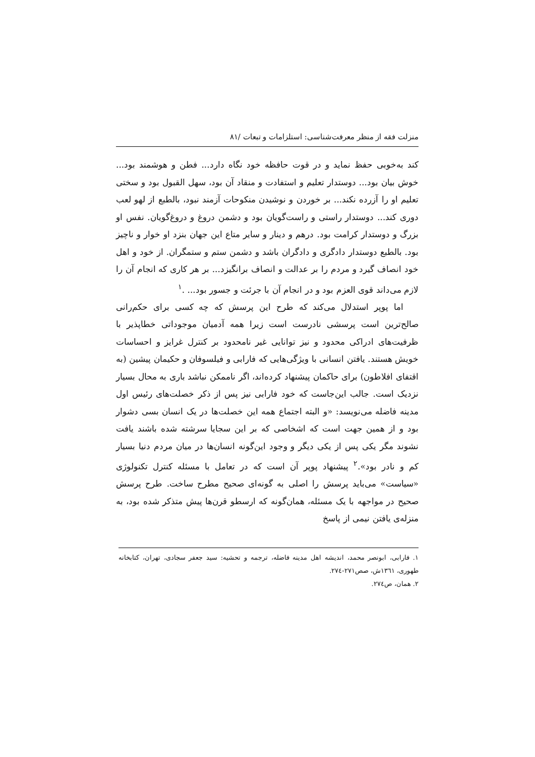منزلت فقه از منظر معرفت‌شناسی: استلزامات و تبعات /۸۱
کند به‌خوبی حفظ نماید و در قوت حافظه خود نگاه دارد... فطن و هوشمند بود... خوش بیان بود... دوستدار تعلیم و استفادت و منقاد آن بود، سهل القبول بود و سختی تعلیم او را آزرده نکند... بر خوردن و نوشیدن منکوحات آزمند نبود، بالطبع از لهو لعب دوری کند... دوستدار راستی و راست‌گویان بود و دشمن دروغ و دروغ‌گویان. نفس او بزرگ و دوستدار کرامت بود. درهم و دینار و سایر متاع این جهان بنزد او خوار و ناچیز بود. بالطبع دوستدار دادگری و دادگران باشد و دشمن ستم و ستمگران. از خود و اهل خود انصاف گیرد و مردم را بر عدالت و انصاف برانگیزد... بر هر کاری که انجام آن را لازم می‌داند قوی العزم بود و در انجام آن با جرئت و جسور بود... .<sup>۱</sup>
اما پوپر استدلال می‌کند که طرح این پرسش که چه کسی برای حکم‌رانی صالح‌ترین است پرسشی نادرست است زیرا همه آدمیان موجوداتی خطاپذیر با ظرفیت‌های ادراکی محدود و نیز توانایی غیر نامحدود بر کنترل غرایز و احساسات خویش هستند. یافتن انسانی با ویژگی‌هایی که فارابی و فیلسوفان و حکیمان پیشین (به اقتفای افلاطون) برای حاکمان پیشنهاد کرده‌اند، اگر ناممکن نباشد باری به محال بسیار نزدیک است. جالب این‌جاست که خود فارابی نیز پس از ذکر خصلت‌های رئیس اول مدینه فاضله می‌نویسد: «و البته اجتماع همه این خصلت‌ها در یک انسان بسی دشوار بود و از همین جهت است که اشخاصی که بر این سجایا سرشته شده باشند یافت نشوند مگر یکی پس از یکی دیگر و وجود این‌گونه انسان‌ها در میان مردم دنیا بسیار کم و نادر بود».<sup>۲</sup> پیشنهاد پوپر آن است که در تعامل با مسئله کنترل تکنولوژی «سیاست» می‌باید پرسش را اصلی به گونه‌ای صحیح مطرح ساخت. طرح پرسش صحیح در مواجهه با یک مسئله، همان‌گونه که ارسطو قرن‌ها پیش متذکر شده بود، به منزله‌ی یافتن نیمی از پاسخ
۱. فارابی، ابونصر محمد، اندیشه اهل مدینه فاضله، ترجمه و تحشیه: سید جعفر سجادی، تهران، کتابخانه طهوری، ۱۳٦۱ش، صص۲۷۱-۲۷٤.
۲. همان، ص۲۷٤.